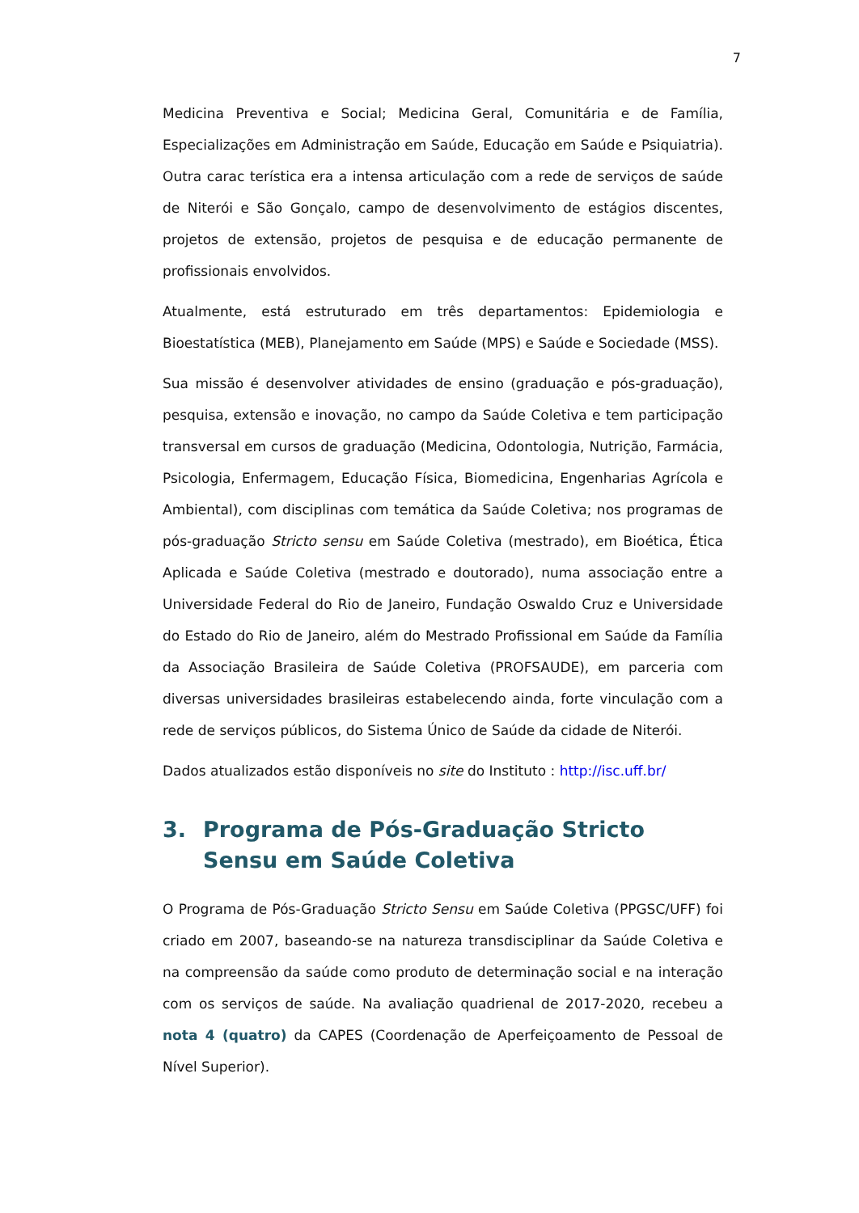7
Medicina Preventiva e Social; Medicina Geral, Comunitária e de Família, Especializações em Administração em Saúde, Educação em Saúde e Psiquiatria). Outra carac terística era a intensa articulação com a rede de serviços de saúde de Niterói e São Gonçalo, campo de desenvolvimento de estágios discentes, projetos de extensão, projetos de pesquisa e de educação permanente de profissionais envolvidos.
Atualmente, está estruturado em três departamentos: Epidemiologia e Bioestatística (MEB), Planejamento em Saúde (MPS) e Saúde e Sociedade (MSS).
Sua missão é desenvolver atividades de ensino (graduação e pós-graduação), pesquisa, extensão e inovação, no campo da Saúde Coletiva e tem participação transversal em cursos de graduação (Medicina, Odontologia, Nutrição, Farmácia, Psicologia, Enfermagem, Educação Física, Biomedicina, Engenharias Agrícola e Ambiental), com disciplinas com temática da Saúde Coletiva; nos programas de pós-graduação Stricto sensu em Saúde Coletiva (mestrado), em Bioética, Ética Aplicada e Saúde Coletiva (mestrado e doutorado), numa associação entre a Universidade Federal do Rio de Janeiro, Fundação Oswaldo Cruz e Universidade do Estado do Rio de Janeiro, além do Mestrado Profissional em Saúde da Família da Associação Brasileira de Saúde Coletiva (PROFSAUDE), em parceria com diversas universidades brasileiras estabelecendo ainda, forte vinculação com a rede de serviços públicos, do Sistema Único de Saúde da cidade de Niterói.
Dados atualizados estão disponíveis no site do Instituto : http://isc.uff.br/
3. Programa de Pós-Graduação Stricto Sensu em Saúde Coletiva
O Programa de Pós-Graduação Stricto Sensu em Saúde Coletiva (PPGSC/UFF) foi criado em 2007, baseando-se na natureza transdisciplinar da Saúde Coletiva e na compreensão da saúde como produto de determinação social e na interação com os serviços de saúde. Na avaliação quadrienal de 2017-2020, recebeu a nota 4 (quatro) da CAPES (Coordenação de Aperfeiçoamento de Pessoal de Nível Superior).